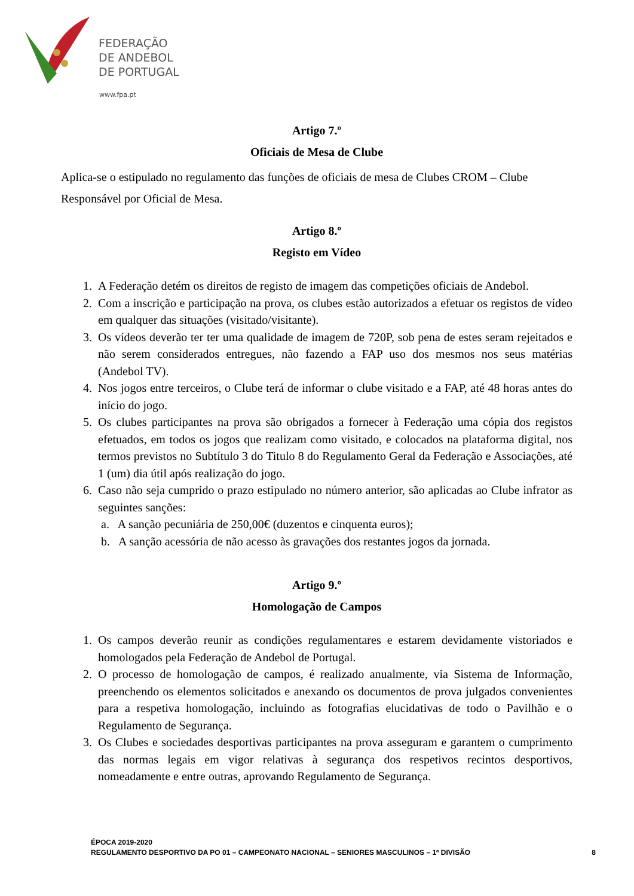FEDERAÇÃO
DE ANDEBOL
DE PORTUGAL
www.fpa.pt
Artigo 7.º
Oficiais de Mesa de Clube
Aplica-se o estipulado no regulamento das funções de oficiais de mesa de Clubes CROM – Clube Responsável por Oficial de Mesa.
Artigo 8.º
Registo em Vídeo
1. A Federação detém os direitos de registo de imagem das competições oficiais de Andebol.
2. Com a inscrição e participação na prova, os clubes estão autorizados a efetuar os registos de vídeo em qualquer das situações (visitado/visitante).
3. Os vídeos deverão ter ter uma qualidade de imagem de 720P, sob pena de estes seram rejeitados e não serem considerados entregues, não fazendo a FAP uso dos mesmos nos seus matérias (Andebol TV).
4. Nos jogos entre terceiros, o Clube terá de informar o clube visitado e a FAP, até 48 horas antes do início do jogo.
5. Os clubes participantes na prova são obrigados a fornecer à Federação uma cópia dos registos efetuados, em todos os jogos que realizam como visitado, e colocados na plataforma digital, nos termos previstos no Subtítulo 3 do Titulo 8 do Regulamento Geral da Federação e Associações, até 1 (um) dia útil após realização do jogo.
6. Caso não seja cumprido o prazo estipulado no número anterior, são aplicadas ao Clube infrator as seguintes sanções:
a. A sanção pecuniária de 250,00€ (duzentos e cinquenta euros);
b. A sanção acessória de não acesso às gravações dos restantes jogos da jornada.
Artigo 9.º
Homologação de Campos
1. Os campos deverão reunir as condições regulamentares e estarem devidamente vistoriados e homologados pela Federação de Andebol de Portugal.
2. O processo de homologação de campos, é realizado anualmente, via Sistema de Informação, preenchendo os elementos solicitados e anexando os documentos de prova julgados convenientes para a respetiva homologação, incluindo as fotografias elucidativas de todo o Pavilhão e o Regulamento de Segurança.
3. Os Clubes e sociedades desportivas participantes na prova asseguram e garantem o cumprimento das normas legais em vigor relativas à segurança dos respetivos recintos desportivos, nomeadamente e entre outras, aprovando Regulamento de Segurança.
ÉPOCA 2019-2020
REGULAMENTO DESPORTIVO DA PO 01 – CAMPEONATO NACIONAL – SENIORES MASCULINOS – 1ª DIVISÃO
8